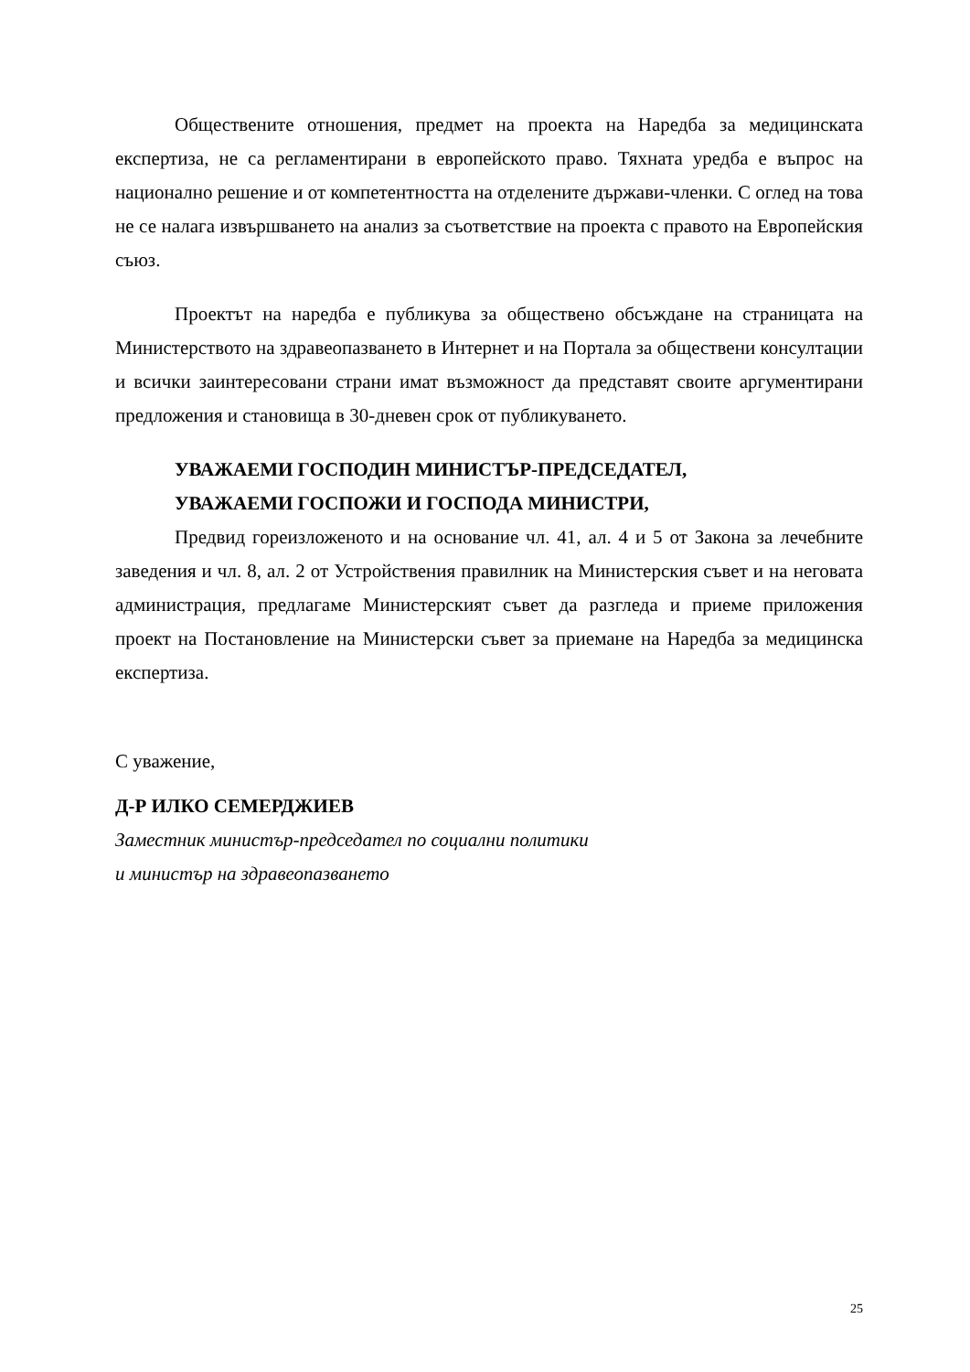Обществените отношения, предмет на проекта на Наредба за медицинската експертиза, не са регламентирани в европейското право. Тяхната уредба е въпрос на национално решение и от компетентността на отделените държави-членки. С оглед на това не се налага извършването на анализ за съответствие на проекта с правото на Европейския съюз.
Проектът на наредба е публикува за обществено обсъждане на страницата на Министерството на здравеопазването в Интернет и на Портала за обществени консултации и всички заинтересовани страни имат възможност да представят своите аргументирани предложения и становища в 30-дневен срок от публикуването.
УВАЖАЕМИ ГОСПОДИН МИНИСТЪР-ПРЕДСЕДАТЕЛ,
УВАЖАЕМИ ГОСПОЖИ И ГОСПОДА МИНИСТРИ,
Предвид гореизложеното и на основание чл. 41, ал. 4 и 5 от Закона за лечебните заведения и чл. 8, ал. 2 от Устройствения правилник на Министерския съвет и на неговата администрация, предлагаме Министерският съвет да разгледа и приеме приложения проект на Постановление на Министерски съвет за приемане на Наредба за медицинска експертиза.
С уважение,
Д-Р ИЛКО СЕМЕРДЖИЕВ
Заместник министър-председател по социални политики
и министър на здравеопазването
25